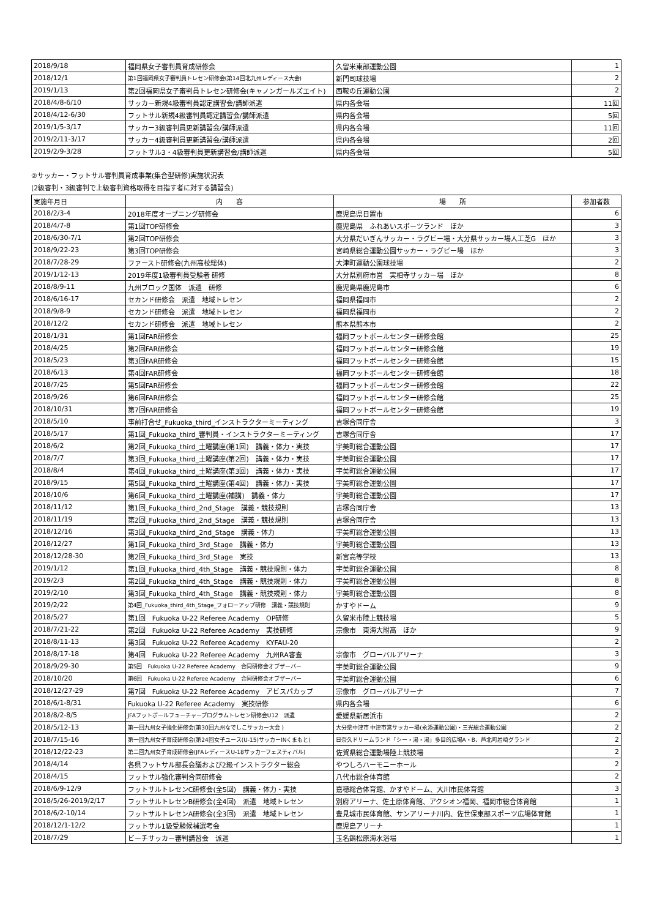| 2018/9/18 | 福岡県女子審判員育成研修会 | 久留米東部運動公園 | 1 |
| 2018/12/1 | 第1回福岡県女子審判員トレセン研修会(第14回北九州レディース大会) | 新門司球技場 | 2 |
| 2019/1/13 | 第2回福岡県女子審判員トレセン研修会(キャノンガールズエイト) | 西鞍の丘運動公園 | 2 |
| 2018/4/8-6/10 | サッカー新規4級審判員認定講習会/講師派遣 | 県内各会場 | 11回 |
| 2018/4/12-6/30 | フットサル新規4級審判員認定講習会/講師派遣 | 県内各会場 | 5回 |
| 2019/1/5-3/17 | サッカー3級審判員更新講習会/講師派遣 | 県内各会場 | 11回 |
| 2019/2/11-3/17 | サッカー4級審判員更新講習会/講師派遣 | 県内各会場 | 2回 |
| 2019/2/9-3/28 | フットサル3・4級審判員更新講習会/講師派遣 | 県内各会場 | 5回 |
②サッカー・フットサル審判員育成事業(集合型研修)実施状況表
(2級審判・3級審判で上級審判資格取得を目指す者に対する講習会)
| 実施年月日 | 内 容 | 場 所 | 参加者数 |
| --- | --- | --- | --- |
| 2018/2/3-4 | 2018年度オープニング研修会 | 鹿児島県日置市 | 6 |
| 2018/4/7-8 | 第1回TOP研修会 | 鹿児島県 ふれあいスポーツランド ほか | 3 |
| 2018/6/30-7/1 | 第2回TOP研修会 | 大分県だいぎんサッカー・ラグビー場・大分県サッカー場人工芝G ほか | 3 |
| 2018/9/22-23 | 第3回TOP研修会 | 宮崎県総合運動公園サッカー・ラグビー場 ほか | 3 |
| 2018/7/28-29 | ファースト研修会(九州高校総体) | 大津町運動公園球技場 | 2 |
| 2019/1/12-13 | 2019年度1級審判員受験者 研修 | 大分県別府市営 実相寺サッカー場 ほか | 8 |
| 2018/8/9-11 | 九州ブロック国体 派遣 研修 | 鹿児島県鹿児島市 | 6 |
| 2018/6/16-17 | セカンド研修会 派遣 地域トレセン | 福岡県福岡市 | 2 |
| 2018/9/8-9 | セカンド研修会 派遣 地域トレセン | 福岡県福岡市 | 2 |
| 2018/12/2 | セカンド研修会 派遣 地域トレセン | 熊本県熊本市 | 2 |
| 2018/1/31 | 第1回FAR研修会 | 福岡フットボールセンター研修会館 | 25 |
| 2018/4/25 | 第2回FAR研修会 | 福岡フットボールセンター研修会館 | 19 |
| 2018/5/23 | 第3回FAR研修会 | 福岡フットボールセンター研修会館 | 15 |
| 2018/6/13 | 第4回FAR研修会 | 福岡フットボールセンター研修会館 | 18 |
| 2018/7/25 | 第5回FAR研修会 | 福岡フットボールセンター研修会館 | 22 |
| 2018/9/26 | 第6回FAR研修会 | 福岡フットボールセンター研修会館 | 25 |
| 2018/10/31 | 第7回FAR研修会 | 福岡フットボールセンター研修会館 | 19 |
| 2018/5/10 | 事前打合せ_Fukuoka_third_インストラクターミーティング | 吉塚合同庁舎 | 3 |
| 2018/5/17 | 第1回_Fukuoka_third_審判員・インストラクターミーティング | 吉塚合同庁舎 | 17 |
| 2018/6/2 | 第2回_Fukuoka_third_土曜講座(第1回) 講義・体力・実技 | 宇美町総合運動公園 | 17 |
| 2018/7/7 | 第3回_Fukuoka_third_土曜講座(第2回) 講義・体力・実技 | 宇美町総合運動公園 | 17 |
| 2018/8/4 | 第4回_Fukuoka_third_土曜講座(第3回) 講義・体力・実技 | 宇美町総合運動公園 | 17 |
| 2018/9/15 | 第5回_Fukuoka_third_土曜講座(第4回) 講義・体力・実技 | 宇美町総合運動公園 | 17 |
| 2018/10/6 | 第6回_Fukuoka_third_土曜講座(補講) 講義・体力 | 宇美町総合運動公園 | 17 |
| 2018/11/12 | 第1回_Fukuoka_third_2nd_Stage 講義・競技規則 | 吉塚合同庁舎 | 13 |
| 2018/11/19 | 第2回_Fukuoka_third_2nd_Stage 講義・競技規則 | 吉塚合同庁舎 | 13 |
| 2018/12/16 | 第3回_Fukuoka_third_2nd_Stage 講義・体力 | 宇美町総合運動公園 | 13 |
| 2018/12/27 | 第1回_Fukuoka_third_3rd_Stage 講義・体力 | 宇美町総合運動公園 | 13 |
| 2018/12/28-30 | 第2回_Fukuoka_third_3rd_Stage 実技 | 新宮高等学校 | 13 |
| 2019/1/12 | 第1回_Fukuoka_third_4th_Stage 講義・競技規則・体力 | 宇美町総合運動公園 | 8 |
| 2019/2/3 | 第2回_Fukuoka_third_4th_Stage 講義・競技規則・体力 | 宇美町総合運動公園 | 8 |
| 2019/2/10 | 第3回_Fukuoka_third_4th_Stage 講義・競技規則・体力 | 宇美町総合運動公園 | 8 |
| 2019/2/22 | 第4回_Fukuoka_third_4th_Stage_フォローアップ研修 講義・競技規則 | かすやドーム | 9 |
| 2018/5/27 | 第1回 Fukuoka U-22 Referee Academy OP研修 | 久留米市陸上競技場 | 5 |
| 2018/7/21-22 | 第2回 Fukuoka U-22 Referee Academy 実技研修 | 宗像市 東海大附高 ほか | 9 |
| 2018/8/11-13 | 第3回 Fukuoka U-22 Referee Academy KYFAU-20 | | 2 |
| 2018/8/17-18 | 第4回 Fukuoka U-22 Referee Academy 九州RA審査 | 宗像市 グローバルアリーナ | 3 |
| 2018/9/29-30 | 第5回 Fukuoka U-22 Referee Academy 合同研修会オブザーバー | 宇美町総合運動公園 | 9 |
| 2018/10/20 | 第6回 Fukuoka U-22 Referee Academy 合同研修会オブザーバー | 宇美町総合運動公園 | 6 |
| 2018/12/27-29 | 第7回 Fukuoka U-22 Referee Academy アビスパカップ | 宗像市 グローバルアリーナ | 7 |
| 2018/6/1-8/31 | Fukuoka U-22 Referee Academy 実技研修 | 県内各会場 | 6 |
| 2018/8/2-8/5 | JFAフットボールフューチャープログラムトレセン研修会U12 派遣 | 愛媛県新居浜市 | 2 |
| 2018/5/12-13 | 第一回九州女子強化研修会(第30回九州なでしこサッカー大会 ) | 大分県中津市 中津市営サッカー場(永添運動公園)・三光総合運動公園 | 2 |
| 2018/7/15-16 | 第一回九州女子育成研修会(第24回女子ユース(U-15)サッカーINくまもと) | 日奈久ドリームランド「シー・湯・湯」多目的広場A・B、芦北町岩崎グランド | 2 |
| 2018/12/22-23 | 第二回九州女子育成研修会(JFAレディースU-18サッカーフェスティバル) | 佐賀県総合運動場陸上競技場 | 2 |
| 2018/4/14 | 各県フットサル部長会議および2級インストラクター総会 | やつしろハーモニーホール | 2 |
| 2018/4/15 | フットサル強化審判合同研修会 | 八代市総合体育館 | 2 |
| 2018/6/9-12/9 | フットサルトレセンC研修会(全5回) 講義・体力・実技 | 嘉穂総合体育館、かすやドーム、大川市民体育館 | 3 |
| 2018/5/26-2019/2/17 | フットサルトレセンB研修会(全4回) 派遣 地域トレセン | 別府アリーナ、佐土原体育館、アクシオン福岡、福岡市総合体育館 | 1 |
| 2018/6/2-10/14 | フットサルトレセンA研修会(全3回) 派遣 地域トレセン | 豊見城市民体育館、サンアリーナ川内、佐世保東部スポーツ広場体育館 | 1 |
| 2018/12/1-12/2 | フットサル1級受験候補選考会 | 鹿児島アリーナ | 1 |
| 2018/7/29 | ビーチサッカー審判講習会 派遣 | 玉名鍋松原海水浴場 | 1 |